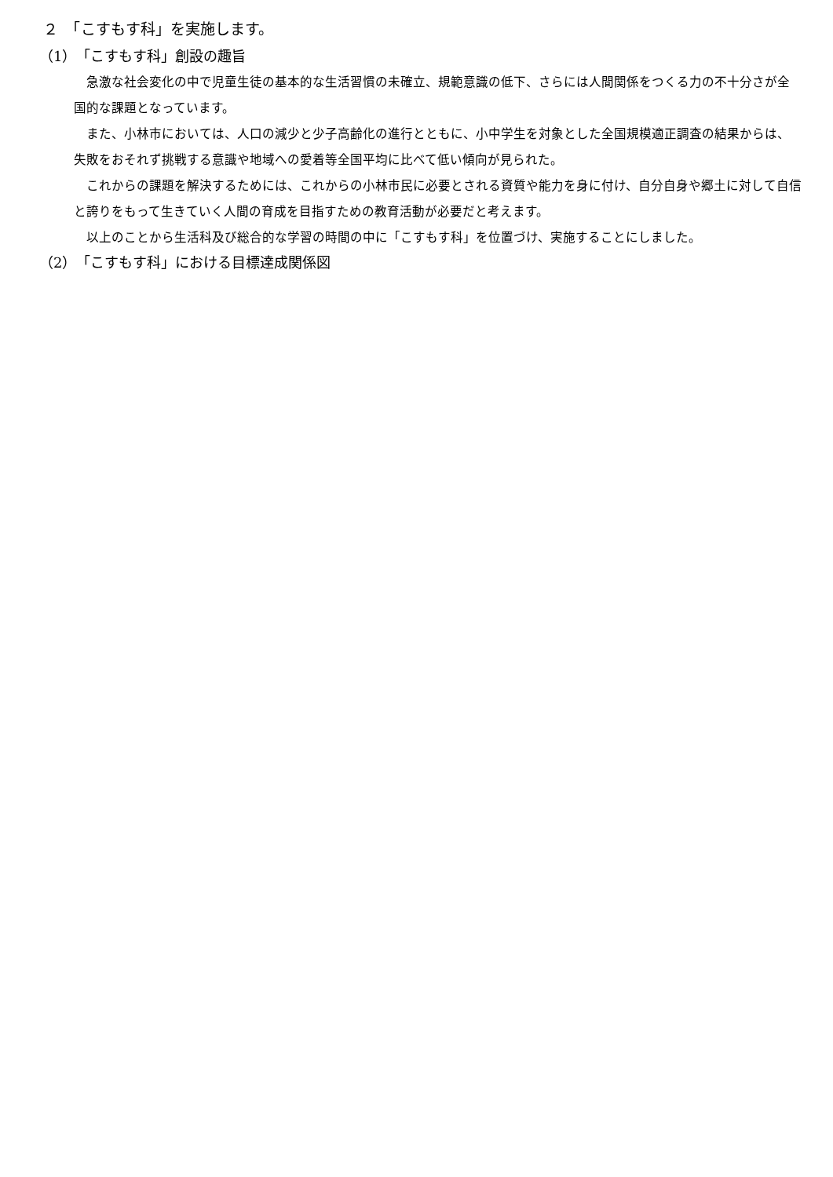２　「こすもす科」を実施します。
（1）　「こすもす科」創設の趣旨
急激な社会変化の中で児童生徒の基本的な生活習慣の未確立、規範意識の低下、さらには人間関係をつくる力の不十分さが全国的な課題となっています。
また、小林市においては、人口の減少と少子高齢化の進行とともに、小中学生を対象とした全国規模適正調査の結果からは、失敗をおそれず挑戦する意識や地域への愛着等全国平均に比べて低い傾向が見られた。
これからの課題を解決するためには、これからの小林市民に必要とされる資質や能力を身に付け、自分自身や郷土に対して自信と誇りをもって生きていく人間の育成を目指すための教育活動が必要だと考えます。
以上のことから生活科及び総合的な学習の時間の中に「こすもす科」を位置づけ、実施することにしました。
（2）　「こすもす科」における目標達成関係図